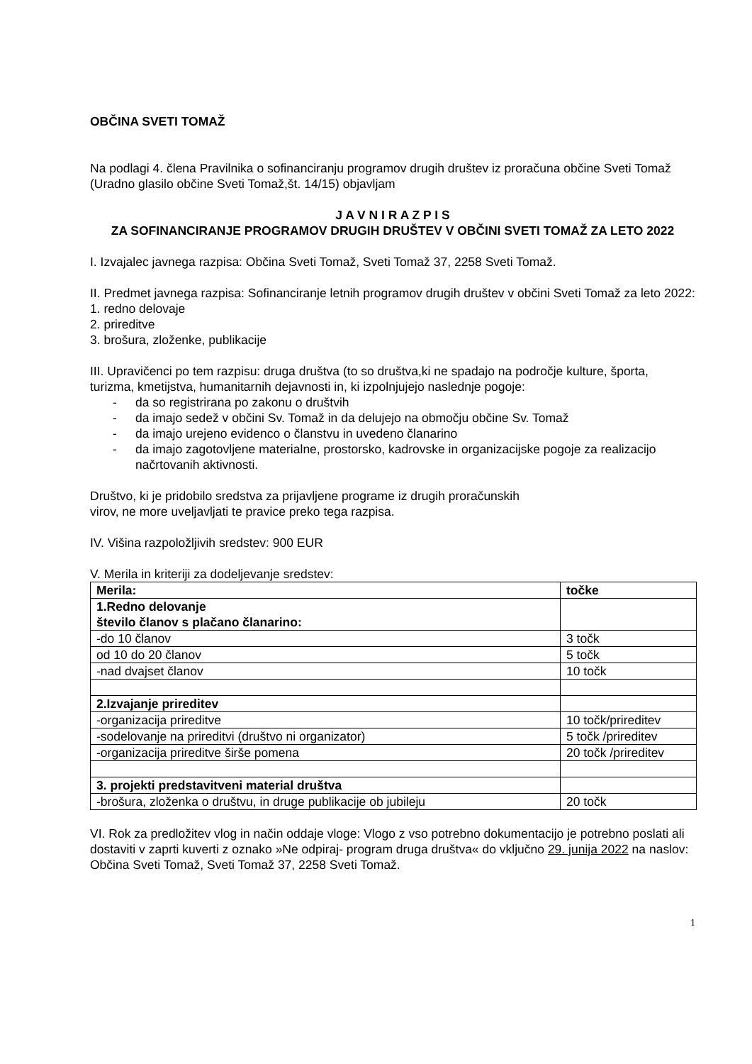OBČINA SVETI TOMAŽ
Na podlagi 4. člena Pravilnika o sofinanciranju programov drugih društev iz proračuna občine Sveti Tomaž (Uradno glasilo občine Sveti Tomaž,št. 14/15) objavljam
J A V N I R A Z P I S
ZA SOFINANCIRANJE PROGRAMOV DRUGIH DRUŠTEV V OBČINI SVETI TOMAŽ ZA LETO 2022
I. Izvajalec javnega razpisa: Občina Sveti Tomaž, Sveti Tomaž 37, 2258 Sveti Tomaž.
II. Predmet javnega razpisa: Sofinanciranje letnih programov drugih društev v občini Sveti Tomaž za leto 2022:
1. redno delovaje
2. prireditve
3. brošura, zloženke, publikacije
III. Upravičenci po tem razpisu: druga društva (to so društva,ki ne spadajo na področje kulture, športa, turizma, kmetijstva, humanitarnih dejavnosti in, ki izpolnjujejo naslednje pogoje:
- da so registrirana po zakonu o društvih
- da imajo sedež v občini Sv. Tomaž in da delujejo na območju občine Sv. Tomaž
- da imajo urejeno evidenco o članstvu in uvedeno članarino
- da imajo zagotovljene materialne, prostorsko, kadrovske in organizacijske pogoje za realizacijo načrtovanih aktivnosti.
Društvo, ki je pridobilo sredstva za prijavljene programe iz drugih proračunskih
virov, ne more uveljavljati te pravice preko tega razpisa.
IV. Višina razpoložljivih sredstev: 900 EUR
V. Merila in kriteriji za dodeljevanje sredstev:
| Merila: | točke |
| 1.Redno delovanje število članov s plačano članarino: | |
| -do 10 članov | 3 točk |
| od 10 do 20 članov | 5 točk |
| -nad dvajset članov | 10 točk |
| 2.Izvajanje prireditev | |
| -organizacija prireditve | 10 točk/prireditev |
| -sodelovanje na prireditvi (društvo ni organizator) | 5 točk /prireditev |
| -organizacija prireditve širše pomena | 20 točk /prireditev |
| 3. projekti predstavitveni material društva | |
| -brošura, zloženka o društvu, in druge publikacije ob jubileju | 20 točk |
VI. Rok za predložitev vlog in način oddaje vloge: Vlogo z vso potrebno dokumentacijo je potrebno poslati ali dostaviti v zaprti kuverti z oznako »Ne odpiraj- program druga društva« do vključno 29. junija 2022 na naslov: Občina Sveti Tomaž, Sveti Tomaž 37, 2258 Sveti Tomaž.
1